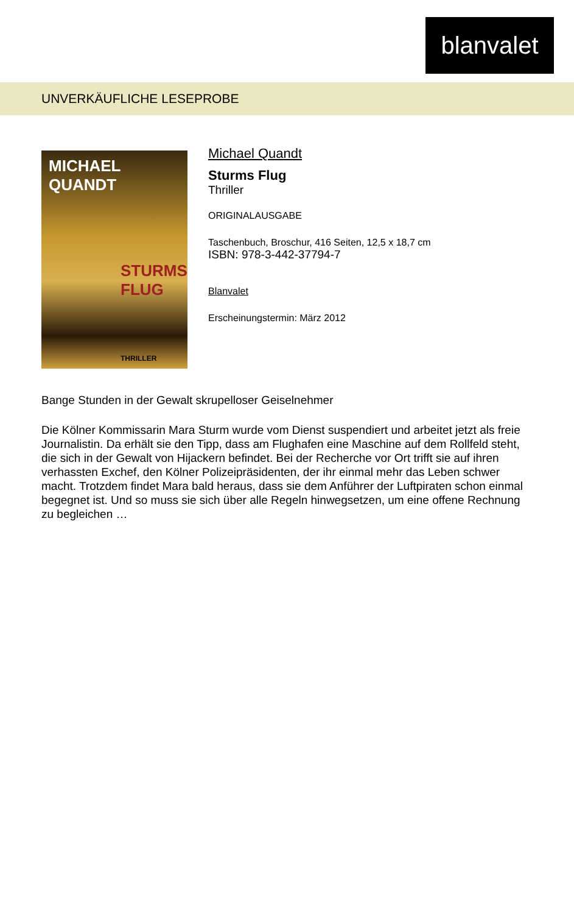blanvalet
UNVERKÄUFLICHE LESEPROBE
MICHAEL
QUANDT
STURMS
FLUG
THRILLER
Michael Quandt
Sturms Flug
Thriller
ORIGINALAUSGABE
Taschenbuch, Broschur, 416 Seiten, 12,5 x 18,7 cm
ISBN: 978-3-442-37794-7
Blanvalet
Erscheinungstermin: März 2012
Bange Stunden in der Gewalt skrupelloser Geiselnehmer
Die Kölner Kommissarin Mara Sturm wurde vom Dienst suspendiert und arbeitet jetzt als freie Journalistin. Da erhält sie den Tipp, dass am Flughafen eine Maschine auf dem Rollfeld steht, die sich in der Gewalt von Hijackern befindet. Bei der Recherche vor Ort trifft sie auf ihren verhassten Exchef, den Kölner Polizeipräsidenten, der ihr einmal mehr das Leben schwer macht. Trotzdem findet Mara bald heraus, dass sie dem Anführer der Luftpiraten schon einmal begegnet ist. Und so muss sie sich über alle Regeln hinwegsetzen, um eine offene Rechnung zu begleichen …